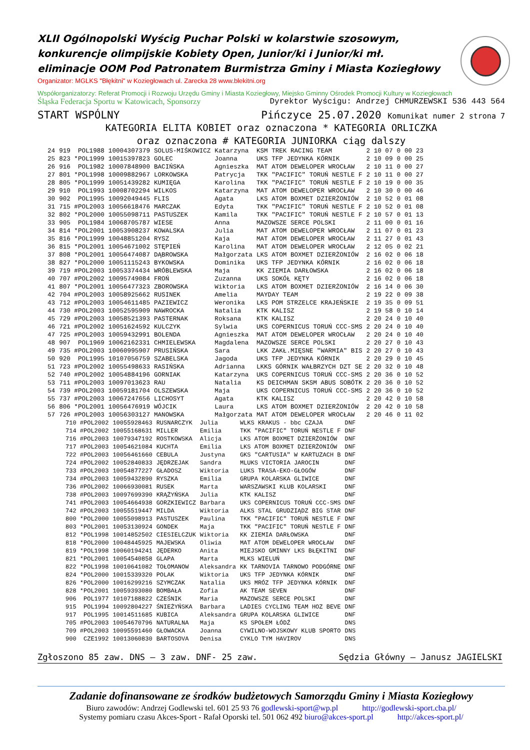XLII Ogólnopolski Wyścig Puchar Polski w kolarstwie szosowym, konkurencje olimpijskie Kobiety Open, Junior/ki i Junior/ki mł. eliminacje OOM Pod Patronatem Burmistrza Gminy i Miasta Koziegłowy
Organizator: MGLKS "Błękitni" w Koziegłowach ul. Zarecka 28 www.blekitni.org
Współorganizatorzy: Referat Promocji i Rozwoju Urzędu Gminy i Miasta Koziegłowy, Miejsko Gminny Ośrodek Promocji Kultury w Koziegłowach
Śląska Federacja Sportu w Katowicach, Sponsorzy Dyrektor Wyścigu: Andrzej CHMURZEWSKI 536 443 564
START WSPÓLNY Pińczyce 25.07.2020 Komunikat numer 2 strona 7
KATEGORIA ELITA KOBIET oraz oznaczona * KATEGORIA ORLICZKA
oraz oznaczona # KATEGORIA JUNIORKA ciąg dalszy
| 24 | 919 POL1988 | 10004307379 | SOLUS-MIŚKOWICZ | Katarzyna | KSM TREK RACING TEAM | 2 10 07 | 0 | 00 23 |
| 25 | 823 *POL1999 | 10015397823 | GOLEC | Joanna | UKS TFP JEDYNKA KÓRNIK | 2 10 09 | 0 | 00 25 |
| 26 | 916 POL1982 | 10007848900 | BACIŃSKA | Agnieszka | MAT ATOM DEWELOPER WROCŁAW | 2 10 11 | 0 | 00 27 |
| 27 | 801 *POL1998 | 10009882967 | LORKOWSKA | Patrycja | TKK "PACIFIC" TORUŃ NESTLE F | 2 10 11 | 0 | 00 27 |
| 28 | 805 *POL1999 | 10051439282 | KUMIĘGA | Karolina | TKK "PACIFIC" TORUŃ NESTLE F | 2 10 19 | 0 | 00 35 |
| 29 | 910 POL1993 | 10008702294 | WILKOS | Katarzyna | MAT ATOM DEWELOPER WROCŁAW | 2 10 30 | 0 | 00 46 |
| 30 | 902 POL1995 | 10092049445 | FLIS | Agata | LKS ATOM BOXMET DZIERŻONIÓW | 2 10 52 | 0 | 01 08 |
| 31 | 715 #POL2003 | 10056618476 | MARCZAK | Edyta | TKK "PACIFIC" TORUŃ NESTLE F | 2 10 52 | 0 | 01 08 |
| 32 | 802 *POL2000 | 10055098711 | PASTUSZEK | Kamila | TKK "PACIFIC" TORUŃ NESTLE F | 2 10 57 | 0 | 01 13 |
| 33 | 905 POL1984 | 10068705787 | WIESE | Anna | MAZOWSZE SERCE POLSKI | 2 11 00 | 0 | 01 16 |
| 34 | 814 *POL2001 | 10053908237 | KOWALSKA | Julia | MAT ATOM DEWELOPER WROCŁAW | 2 11 07 | 0 | 01 23 |
| 35 | 816 *POL1999 | 10048851204 | RYSZ | Kaja | MAT ATOM DEWELOPER WROCŁAW | 2 11 27 | 0 | 01 43 |
| 36 | 815 *POL2001 | 10054671002 | STĘPIEŃ | Karolina | MAT ATOM DEWELOPER WROCŁAW | 2 12 05 | 0 | 02 21 |
| 37 | 808 *POL2001 | 10056474087 | DĄBROWSKA | Małgorzata | LKS ATOM BOXMET DZIERŻONIÓW | 2 16 02 | 0 | 06 18 |
| 38 | 827 *POL2000 | 10051115243 | BYKOWSKA | Dominika | UKS TFP JEDYNKA KÓRNIK | 2 16 02 | 0 | 06 18 |
| 39 | 719 #POL2003 | 10053374434 | WRÓBLEWSKA | Maja | KK ZIEMIA DARŁOWSKA | 2 16 02 | 0 | 06 18 |
| 40 | 707 #POL2002 | 10095749084 | FROŃ | Zuzanna | UKS SOKÓŁ KĘTY | 2 16 02 | 0 | 06 18 |
| 41 | 807 *POL2001 | 10056477323 | ZBOROWSKA | Wiktoria | LKS ATOM BOXMET DZIERŻONIÓW | 2 16 14 | 0 | 06 30 |
| 42 | 704 #POL2003 | 10058925662 | RUSINEK | Amelia | MAYDAY TEAM | 2 19 22 | 0 | 09 38 |
| 43 | 712 #POL2003 | 10054611485 | PAZIEWICZ | Weronika | LKS POM STRZELCE KRAJEŃSKIE | 2 19 35 | 0 | 09 51 |
| 44 | 730 #POL2003 | 10052595909 | NAWROCKA | Natalia | KTK KALISZ | 2 19 58 | 0 | 10 14 |
| 45 | 729 #POL2003 | 10058521393 | PASTERNAK | Roksana | KTK KALISZ | 2 20 24 | 0 | 10 40 |
| 46 | 721 #POL2002 | 10051624592 | KULCZYK | Sylwia | UKS COPERNICUS TORUŃ CCC-SMS | 2 20 24 | 0 | 10 40 |
| 47 | 725 #POL2003 | 10059432991 | BOLENDA | Agnieszka | MAT ATOM DEWELOPER WROCŁAW | 2 20 24 | 0 | 10 40 |
| 48 | 907 POL1969 | 10062162331 | CHMIELEWSKA | Magdalena | MAZOWSZE SERCE POLSKI | 2 20 27 | 0 | 10 43 |
| 49 | 735 #POL2003 | 10060995907 | PRUSIŃSKA | Sara | LKK ZAKŁ.MIĘSNE "WARMIA" BIS | 2 20 27 | 0 | 10 43 |
| 50 | 920 POL1995 | 10107056759 | SZABELSKA | Jagoda | UKS TFP JEDYNKA KÓRNIK | 2 20 29 | 0 | 10 45 |
| 51 | 723 #POL2002 | 10055498633 | RASIŃSKA | Adrianna | LKKS GÓRNIK WAŁBRZYCH DZT SE | 2 20 32 | 0 | 10 48 |
| 52 | 740 #POL2002 | 10054884196 | GORNIAK | Katarzyna | UKS COPERNICUS TORUŃ CCC-SMS | 2 20 36 | 0 | 10 52 |
| 53 | 711 #POL2003 | 10097013623 | RAU | Natalia | KS DEICHMAN SKSM ABUS SOBÓTK | 2 20 36 | 0 | 10 52 |
| 54 | 739 #POL2003 | 10059181704 | OLSZEWSKA | Maja | UKS COPERNICUS TORUŃ CCC-SMS | 2 20 36 | 0 | 10 52 |
| 55 | 737 #POL2003 | 10067247656 | LICHOSYT | Agata | KTK KALISZ | 2 20 42 | 0 | 10 58 |
| 56 | 806 *POL2001 | 10056476919 | WÓJCIK | Laura | LKS ATOM BOXMET DZIERŻONIÓW | 2 20 42 | 0 | 10 58 |
| 57 | 726 #POL2003 | 10056303127 | MANOWSKA | Małgorzata | MAT ATOM DEWELOPER WROCŁAW | 2 20 46 | 0 | 11 02 |
| 710 #POL2002 | 10055928463 | RUSNARCZYK | Julia | WLKS KRAKUS - bbc CZAJA | DNF |
| 714 #POL2002 | 10055168631 | MILLER | Emilia | TKK "PACIFIC" TORUŃ NESTLE F | DNF |
| 716 #POL2003 | 10079347192 | ROSTKOWSKA | Alicja | LKS ATOM BOXMET DZIERŻONIÓW | DNF |
| 717 #POL2003 | 10054621084 | KUCHTA | Emilia | LKS ATOM BOXMET DZIERŻONIÓW | DNF |
| 722 #POL2003 | 10056461660 | CEBULA | Justyna | GKS "CARTUSIA" W KARTUZACH B | DNF |
| 724 #POL2002 | 10052840833 | JĘDRZEJAK | Sandra | MLUKS VICTORIA JAROCIN | DNF |
| 733 #POL2003 | 10054877227 | GŁADOSZ | Wiktoria | LUKS TRASA-EKO-GŁOGÓW | DNF |
| 734 #POL2003 | 10059432890 | RYSZKA | Emilia | GRUPA KOLARSKA GLIWICE | DNF |
| 736 #POL2002 | 10066930081 | RUSEK | Marta | WARSZAWSKI KLUB KOLARSKI | DNF |
| 738 #POL2003 | 10097699390 | KRĄŻYŃSKA | Julia | KTK KALISZ | DNF |
| 741 #POL2003 | 10054664938 | GORZKIEWICZ | Barbara | UKS COPERNICUS TORUŃ CCC-SMS | DNF |
| 742 #POL2003 | 10055519447 | MILDA | Wiktoria | ALKS STAL GRUDZIĄDZ BIG STAR | DNF |
| 800 *POL2000 | 10055098913 | PASTUSZEK | Paulina | TKK "PACIFIC" TORUŃ NESTLE F | DNF |
| 803 *POL2001 | 10053130924 | GONDEK | Maja | TKK "PACIFIC" TORUŃ NESTLE F | DNF |
| 812 *POL1998 | 10014852502 | CIESIELCZUK | Wiktoria | KK ZIEMIA DARŁOWSKA | DNF |
| 818 *POL2000 | 10048445925 | MAJEWSKA | Oliwia | MAT ATOM DEWELOPER WROCŁAW | DNF |
| 819 *POL1998 | 10060194241 | JĘDERKO | Anita | MIEJSKO GMINNY LKS BŁĘKITNI | DNF |
| 821 *POL2001 | 10054540858 | GLAPA | Marta | MLKS WIELUŃ | DNF |
| 822 *POL1998 | 10010641082 | TOŁOMANOW | Aleksandra | KK TARNOVIA TARNOWO PODGÓRNE | DNF |
| 824 *POL2000 | 10015339320 | POLAK | Wiktoria | UKS TFP JEDYNKA KÓRNIK | DNF |
| 826 *POL2000 | 10016299216 | SZYMCZAK | Natalia | UKS MRÓZ TFP JEDYNKA KÓRNIK | DNF |
| 828 *POL2001 | 10059393080 | BOMBAŁA | Zofia | AK TEAM SEVEN | DNF |
| 906 POL1977 | 10107188822 | CZEŚNIK | Maria | MAZOWSZE SERCE POLSKI | DNF |
| 915 POL1994 | 10092804227 | ŚNIEŻYŃSKA | Barbara | LADIES CYCLING TEAM HOZ BEVE | DNF |
| 917 POL1995 | 10014511685 | KUBICA | Aleksandra | GRUPA KOLARSKA GLIWICE | DNF |
| 705 #POL2003 | 10054670796 | NATURALNA | Maja | KS SPOŁEM ŁÓDŹ | DNS |
| 709 #POL2003 | 10095591460 | GŁOWACKA | Joanna | CYWILNO-WOJSKOWY KLUB SPORTO | DNS |
| 900 CZE1992 | 10013060830 | BARTOSOVA | Denisa | CYKLO TYM HAVIROV | DNS |
Zgłoszono 85 zaw. DNS – 3 zaw. DNF- 25 zaw. Sędzia Główny – Janusz JAGIELSKI
Zadanie dofinansowane ze środków budżetowych Samorządu Gminy i Miasta Koziegłowy
Biuro zawodów: Andrzej Godlewski tel. 601 25 93 76 godlewski-sport@wp.pl http://godlewski-sport.cba.pl/
Systemy pomiaru czasu Akces-Sport - Rafał Oporski tel. 501 062 492 biuro@akces-sport.pl http://akces-sport.pl/